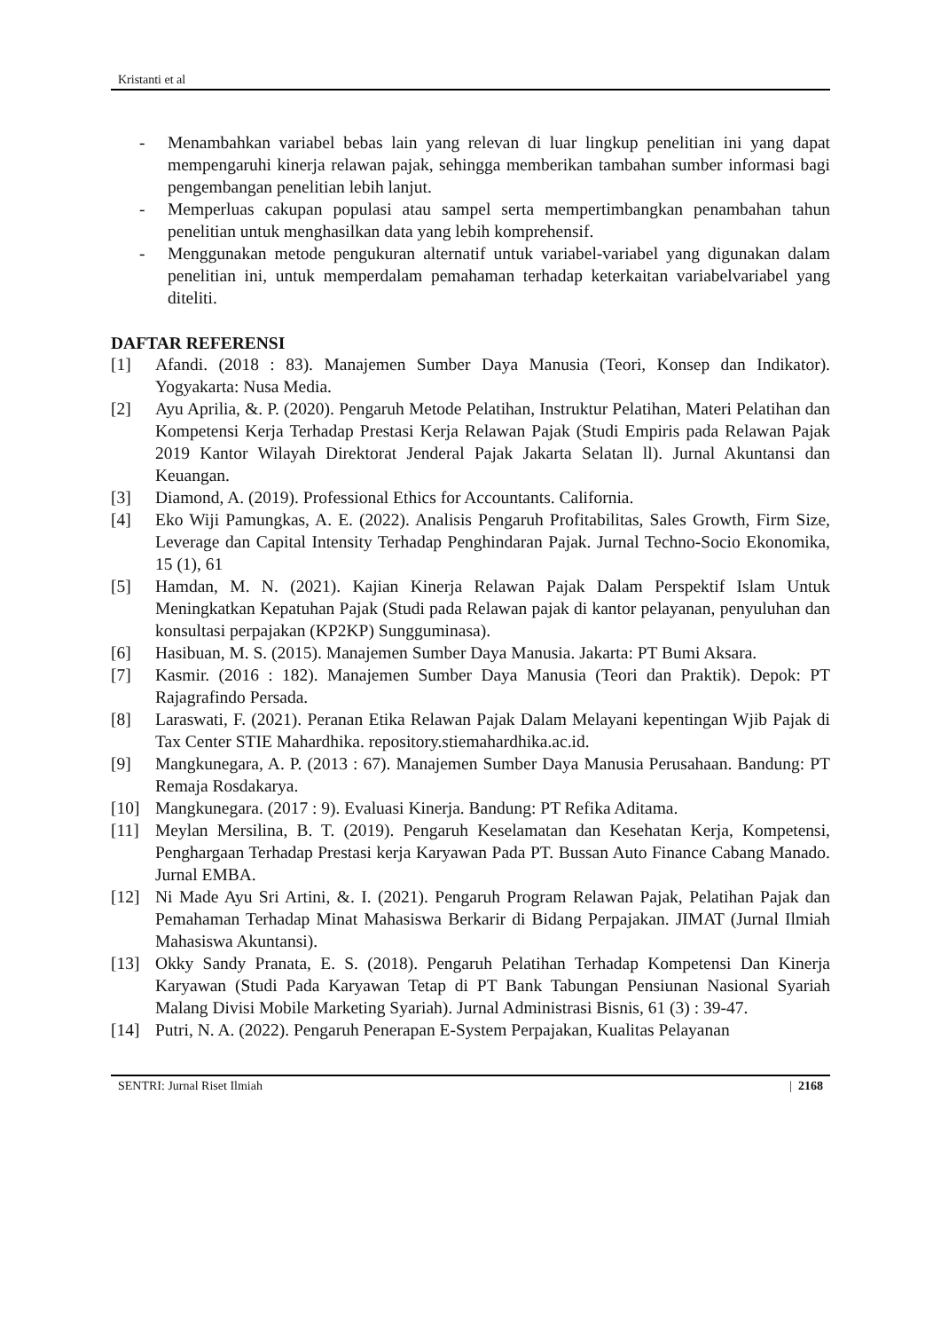Kristanti et al
- Menambahkan variabel bebas lain yang relevan di luar lingkup penelitian ini yang dapat mempengaruhi kinerja relawan pajak, sehingga memberikan tambahan sumber informasi bagi pengembangan penelitian lebih lanjut.
- Memperluas cakupan populasi atau sampel serta mempertimbangkan penambahan tahun penelitian untuk menghasilkan data yang lebih komprehensif.
- Menggunakan metode pengukuran alternatif untuk variabel-variabel yang digunakan dalam penelitian ini, untuk memperdalam pemahaman terhadap keterkaitan variabelvariabel yang diteliti.
DAFTAR REFERENSI
[1] Afandi. (2018 : 83). Manajemen Sumber Daya Manusia (Teori, Konsep dan Indikator). Yogyakarta: Nusa Media.
[2] Ayu Aprilia, &. P. (2020). Pengaruh Metode Pelatihan, Instruktur Pelatihan, Materi Pelatihan dan Kompetensi Kerja Terhadap Prestasi Kerja Relawan Pajak (Studi Empiris pada Relawan Pajak 2019 Kantor Wilayah Direktorat Jenderal Pajak Jakarta Selatan ll). Jurnal Akuntansi dan Keuangan.
[3] Diamond, A. (2019). Professional Ethics for Accountants. California.
[4] Eko Wiji Pamungkas, A. E. (2022). Analisis Pengaruh Profitabilitas, Sales Growth, Firm Size, Leverage dan Capital Intensity Terhadap Penghindaran Pajak. Jurnal Techno-Socio Ekonomika, 15 (1), 61
[5] Hamdan, M. N. (2021). Kajian Kinerja Relawan Pajak Dalam Perspektif Islam Untuk Meningkatkan Kepatuhan Pajak (Studi pada Relawan pajak di kantor pelayanan, penyuluhan dan konsultasi perpajakan (KP2KP) Sungguminasa).
[6] Hasibuan, M. S. (2015). Manajemen Sumber Daya Manusia. Jakarta: PT Bumi Aksara.
[7] Kasmir. (2016 : 182). Manajemen Sumber Daya Manusia (Teori dan Praktik). Depok: PT Rajagrafindo Persada.
[8] Laraswati, F. (2021). Peranan Etika Relawan Pajak Dalam Melayani kepentingan Wjib Pajak di Tax Center STIE Mahardhika. repository.stiemahardhika.ac.id.
[9] Mangkunegara, A. P. (2013 : 67). Manajemen Sumber Daya Manusia Perusahaan. Bandung: PT Remaja Rosdakarya.
[10] Mangkunegara. (2017 : 9). Evaluasi Kinerja. Bandung: PT Refika Aditama.
[11] Meylan Mersilina, B. T. (2019). Pengaruh Keselamatan dan Kesehatan Kerja, Kompetensi, Penghargaan Terhadap Prestasi kerja Karyawan Pada PT. Bussan Auto Finance Cabang Manado. Jurnal EMBA.
[12] Ni Made Ayu Sri Artini, &. I. (2021). Pengaruh Program Relawan Pajak, Pelatihan Pajak dan Pemahaman Terhadap Minat Mahasiswa Berkarir di Bidang Perpajakan. JIMAT (Jurnal Ilmiah Mahasiswa Akuntansi).
[13] Okky Sandy Pranata, E. S. (2018). Pengaruh Pelatihan Terhadap Kompetensi Dan Kinerja Karyawan (Studi Pada Karyawan Tetap di PT Bank Tabungan Pensiunan Nasional Syariah Malang Divisi Mobile Marketing Syariah). Jurnal Administrasi Bisnis, 61 (3) : 39-47.
[14] Putri, N. A. (2022). Pengaruh Penerapan E-System Perpajakan, Kualitas Pelayanan
SENTRI: Jurnal Riset Ilmiah | 2168